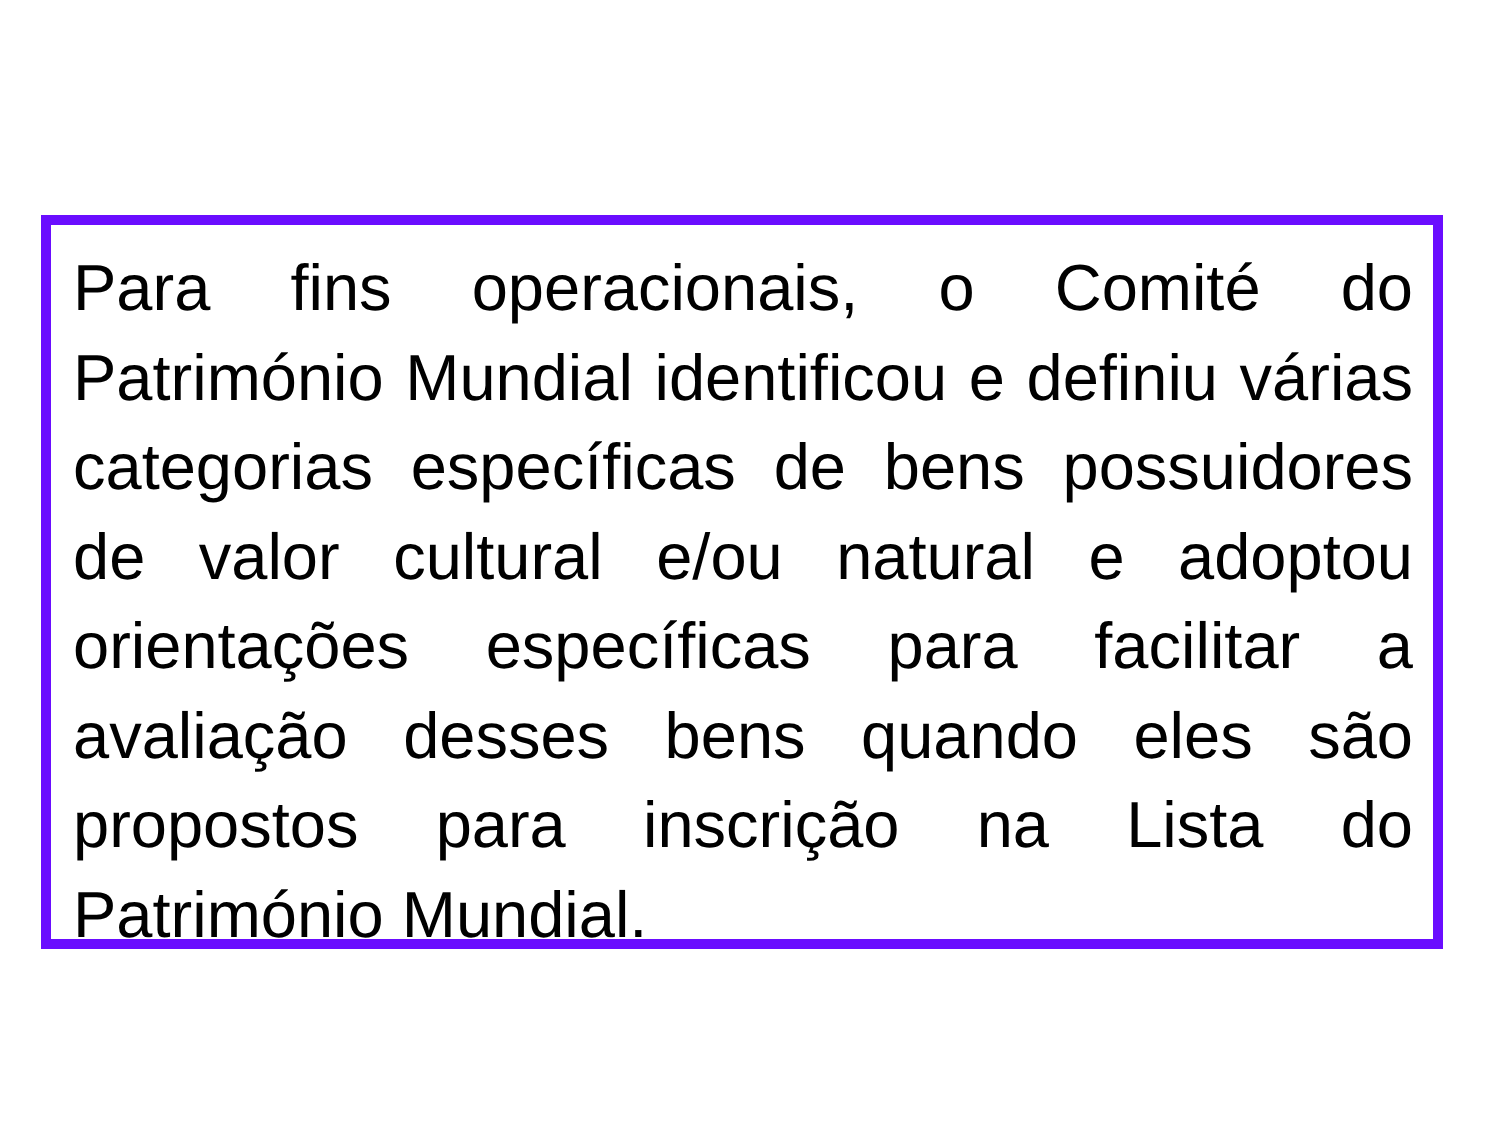Para fins operacionais, o Comité do Património Mundial identificou e definiu várias categorias específicas de bens possuidores de valor cultural e/ou natural e adoptou orientações específicas para facilitar a avaliação desses bens quando eles são propostos para inscrição na Lista do Património Mundial.